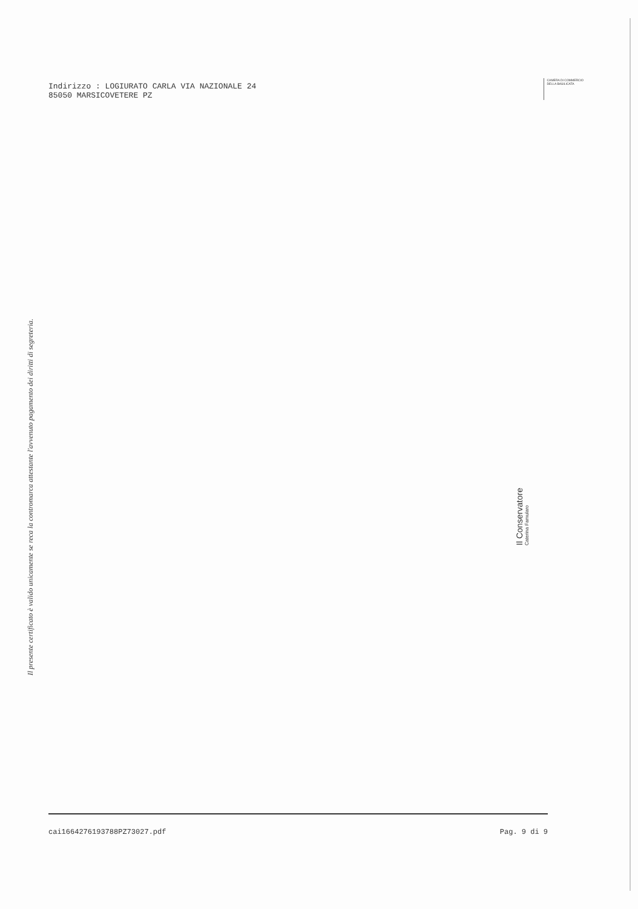Indirizzo : LOGIURATO CARLA VIA NAZIONALE 24
85050 MARSICOVETERE PZ
CAMERA DI COMMERCIO
DELLA BASILICATA
Il presente certificato è valido unicamente se reca la contromarca attestante l'avvenuto pagamento dei diritti di segreteria.
Il Conservatore
Caterina Famularo
cai1664276193788PZ73027.pdf Pag. 9 di 9